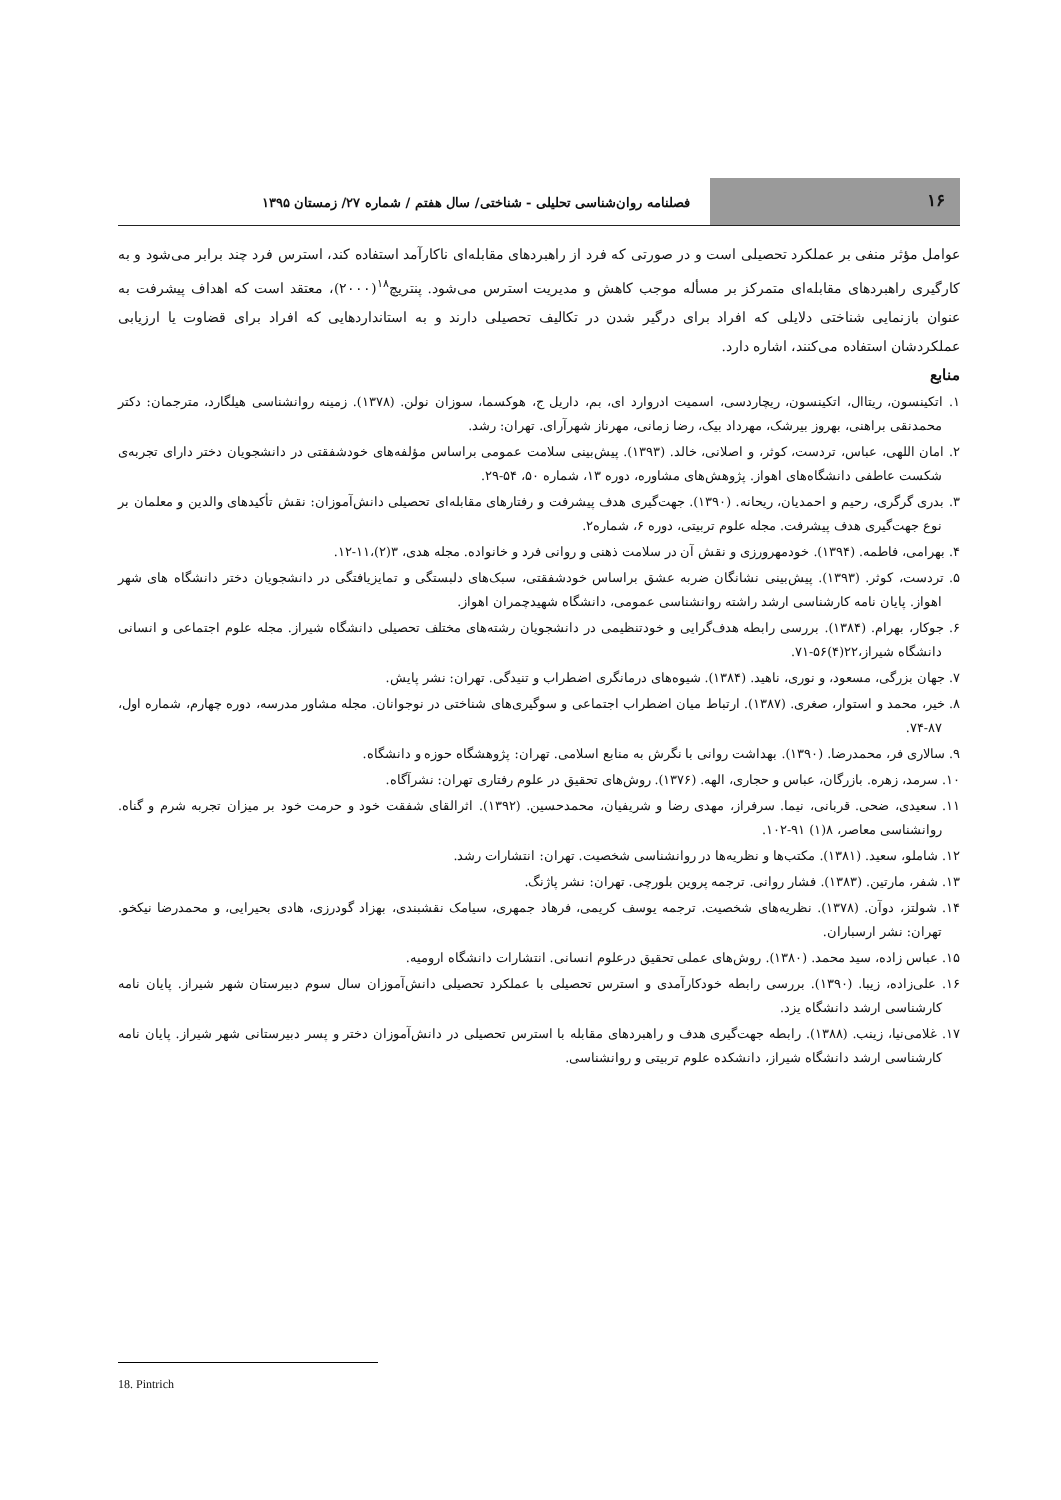۱۶
فصلنامه روان‌شناسی تحلیلی - شناختی/ سال هفتم / شماره ۲۷/ زمستان ۱۳۹۵
عوامل مؤثر منفی بر عملکرد تحصیلی است و در صورتی که فرد از راهبردهای مقابله‌ای ناکارآمد استفاده کند، استرس فرد چند برابر می‌شود و به کارگیری راهبردهای مقابله‌ای متمرکز بر مسأله موجب کاهش و مدیریت استرس می‌شود. پنتریچ<sup>۱۸</sup>(۲۰۰۰)، معتقد است که اهداف پیشرفت به عنوان بازنمایی شناختی دلایلی که افراد برای درگیر شدن در تکالیف تحصیلی دارند و به استانداردهایی که افراد برای قضاوت یا ارزیابی عملکردشان استفاده می‌کنند، اشاره دارد.
منابع
۱. اتکینسون، ریتاال، اتکینسون، ریچاردسی، اسمیت ادروارد ای، بم، داریل ج، هوکسما، سوزان نولن. (۱۳۷۸). زمینه روانشناسی هیلگارد، مترجمان: دکتر محمدنقی براهنی، بهروز بیرشک، مهرداد بیک، رضا زمانی، مهرناز شهرآرای. تهران: رشد.
۲. امان اللهی، عباس، تردست، کوثر، و اصلانی، خالد. (۱۳۹۳). پیش‌بینی سلامت عمومی براساس مؤلفه‌های خودشفقتی در دانشجویان دختر دارای تجربه‌ی شکست عاطفی دانشگاه‌های اهواز. پژوهش‌های مشاوره، دوره ۱۳، شماره ۵۰، ۵۴-۲۹.
۳. بدری گرگری، رحیم و احمدیان، ریحانه. (۱۳۹۰). جهت‌گیری هدف پیشرفت و رفتارهای مقابله‌ای تحصیلی دانش‌آموزان: نقش تأکیدهای والدین و معلمان بر نوع جهت‌گیری هدف پیشرفت. مجله علوم تربیتی، دوره ۶، شماره۲.
۴. بهرامی، فاطمه. (۱۳۹۴). خودمهرورزی و نقش آن در سلامت ذهنی و روانی فرد و خانواده. مجله هدی، ۳(۲)،۱۱-۱۲.
۵. تردست، کوثر. (۱۳۹۳). پیش‌بینی نشانگان ضربه عشق براساس خودشفقتی، سبک‌های دلبستگی و تمایزیافتگی در دانشجویان دختر دانشگاه های شهر اهواز. پایان نامه کارشناسی ارشد راشته روانشناسی عمومی، دانشگاه شهیدچمران اهواز.
۶. جوکار، بهرام. (۱۳۸۴). بررسی رابطه هدف‌گرایی و خودتنظیمی در دانشجویان رشته‌های مختلف تحصیلی دانشگاه شیراز. مجله علوم اجتماعی و انسانی دانشگاه شیراز،۲۲(۴)۵۶-۷۱.
۷. جهان بزرگی، مسعود، و نوری، ناهید. (۱۳۸۴). شیوه‌های درمانگری اضطراب و تنیدگی. تهران: نشر پایش.
۸. خیر، محمد و استوار، صغری. (۱۳۸۷). ارتباط میان اضطراب اجتماعی و سوگیری‌های شناختی در نوجوانان. مجله مشاور مدرسه، دوره چهارم، شماره اول، ۸۷-۷۴.
۹. سالاری فر، محمدرضا. (۱۳۹۰). بهداشت روانی با نگرش به منابع اسلامی. تهران: پژوهشگاه حوزه و دانشگاه.
۱۰. سرمد، زهره. بازرگان، عباس و حجاری، الهه. (۱۳۷۶). روش‌های تحقیق در علوم رفتاری تهران: نشرآگاه.
۱۱. سعیدی، ضحی. قربانی، نیما. سرفراز، مهدی رضا و شریفیان، محمدحسین. (۱۳۹۲). اثرالقای شفقت خود و حرمت خود بر میزان تجربه شرم و گناه. روانشناسی معاصر، ۸(۱) ۹۱-۱۰۲.
۱۲. شاملو، سعید. (۱۳۸۱). مکتب‌ها و نظریه‌ها در روانشناسی شخصیت. تهران: انتشارات رشد.
۱۳. شفر، مارتین. (۱۳۸۳). فشار روانی. ترجمه پروین بلورچی. تهران: نشر پاژنگ.
۱۴. شولتز، دوآن. (۱۳۷۸). نظریه‌های شخصیت. ترجمه یوسف کریمی، فرهاد جمهری، سیامک نقشبندی، بهزاد گودرزی، هادی بحیرایی، و محمدرضا نیکخو. تهران: نشر ارسباران.
۱۵. عباس زاده، سید محمد. (۱۳۸۰). روش‌های عملی تحقیق درعلوم انسانی. انتشارات دانشگاه ارومیه.
۱۶. علی‌زاده، زیبا. (۱۳۹۰). بررسی رابطه خودکارآمدی و استرس تحصیلی با عملکرد تحصیلی دانش‌آموزان سال سوم دبیرستان شهر شیراز. پایان نامه کارشناسی ارشد دانشگاه یزد.
۱۷. غلامی‌نیا، زینب. (۱۳۸۸). رابطه جهت‌گیری هدف و راهبردهای مقابله با استرس تحصیلی در دانش‌آموزان دختر و پسر دبیرستانی شهر شیراز. پایان نامه کارشناسی ارشد دانشگاه شیراز، دانشکده علوم تربیتی و روانشناسی.
18. Pintrich